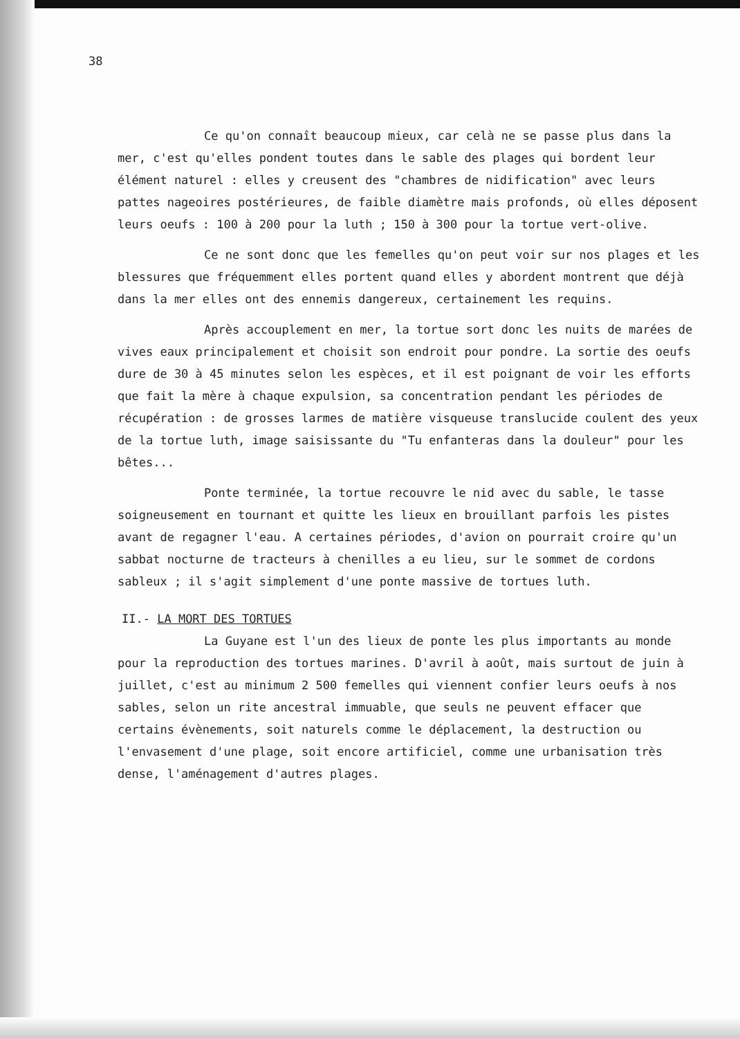38
Ce qu'on connaît beaucoup mieux, car celà ne se passe plus dans la mer, c'est qu'elles pondent toutes dans le sable des plages qui bordent leur élément naturel : elles y creusent des "chambres de nidification" avec leurs pattes nageoires postérieures, de faible diamètre mais profonds, où elles déposent leurs oeufs : 100 à 200 pour la luth ; 150 à 300 pour la tortue vert-olive.
Ce ne sont donc que les femelles qu'on peut voir sur nos plages et les blessures que fréquemment elles portent quand elles y abordent montrent que déjà dans la mer elles ont des ennemis dangereux, certainement les requins.
Après accouplement en mer, la tortue sort donc les nuits de marées de vives eaux principalement et choisit son endroit pour pondre. La sortie des oeufs dure de 30 à 45 minutes selon les espèces, et il est poignant de voir les efforts que fait la mère à chaque expulsion, sa concentration pendant les périodes de récupération : de grosses larmes de matière visqueuse translucide coulent des yeux de la tortue luth, image saisissante du "Tu enfanteras dans la douleur" pour les bêtes...
Ponte terminée, la tortue recouvre le nid avec du sable, le tasse soigneusement en tournant et quitte les lieux en brouillant parfois les pistes avant de regagner l'eau. A certaines périodes, d'avion on pourrait croire qu'un sabbat nocturne de tracteurs à chenilles a eu lieu, sur le sommet de cordons sableux ; il s'agit simplement d'une ponte massive de tortues luth.
II.- LA MORT DES TORTUES
La Guyane est l'un des lieux de ponte les plus importants au monde pour la reproduction des tortues marines. D'avril à août, mais surtout de juin à juillet, c'est au minimum 2 500 femelles qui viennent confier leurs oeufs à nos sables, selon un rite ancestral immuable, que seuls ne peuvent effacer que certains évènements, soit naturels comme le déplacement, la destruction ou l'envasement d'une plage, soit encore artificiel, comme une urbanisation très dense, l'aménagement d'autres plages.